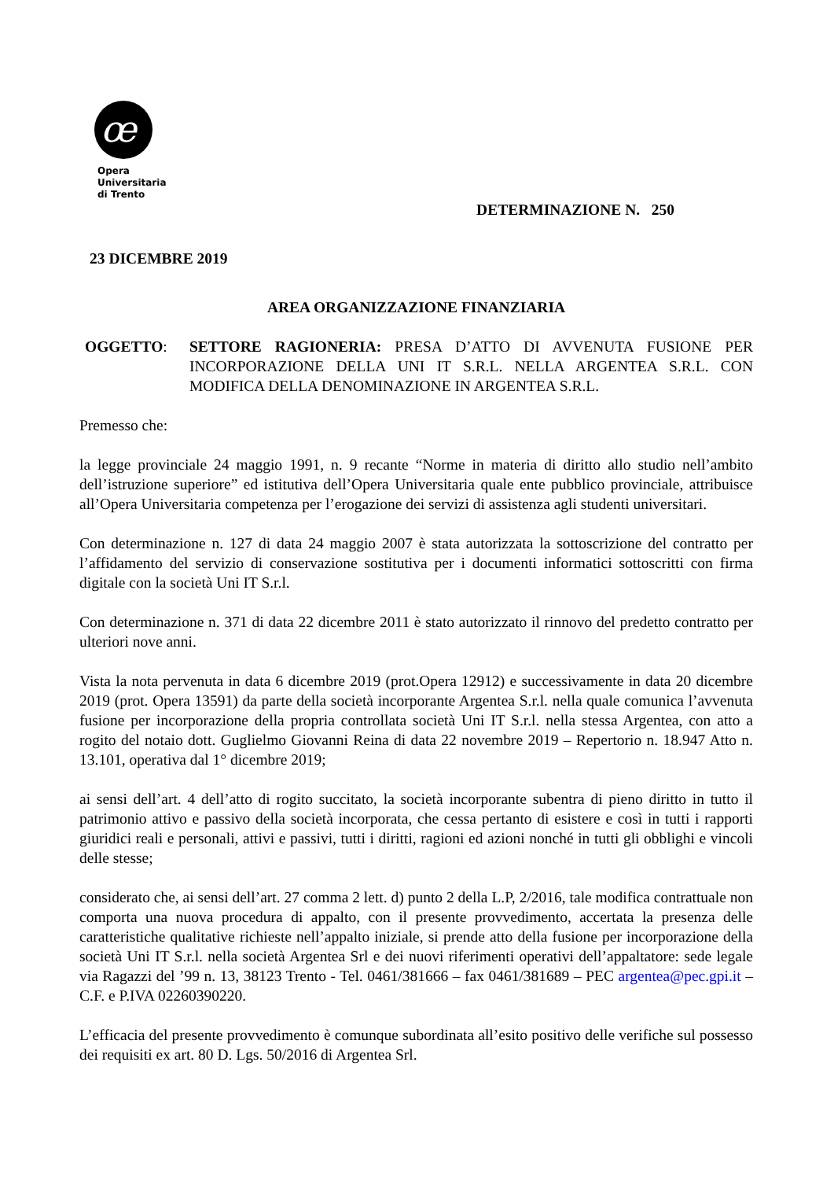œ
Opera
Universitaria
di Trento
DETERMINAZIONE N. 250
23 DICEMBRE 2019
AREA ORGANIZZAZIONE FINANZIARIA
OGGETTO: SETTORE RAGIONERIA: PRESA D’ATTO DI AVVENUTA FUSIONE PER INCORPORAZIONE DELLA UNI IT S.R.L. NELLA ARGENTEA S.R.L. CON MODIFICA DELLA DENOMINAZIONE IN ARGENTEA S.R.L.
Premesso che:
la legge provinciale 24 maggio 1991, n. 9 recante “Norme in materia di diritto allo studio nell’ambito dell’istruzione superiore” ed istitutiva dell’Opera Universitaria quale ente pubblico provinciale, attribuisce all’Opera Universitaria competenza per l’erogazione dei servizi di assistenza agli studenti universitari.
Con determinazione n. 127 di data 24 maggio 2007 è stata autorizzata la sottoscrizione del contratto per l’affidamento del servizio di conservazione sostitutiva per i documenti informatici sottoscritti con firma digitale con la società Uni IT S.r.l.
Con determinazione n. 371 di data 22 dicembre 2011 è stato autorizzato il rinnovo del predetto contratto per ulteriori nove anni.
Vista la nota pervenuta in data 6 dicembre 2019 (prot.Opera 12912) e successivamente in data 20 dicembre 2019 (prot. Opera 13591) da parte della società incorporante Argentea S.r.l. nella quale comunica l’avvenuta fusione per incorporazione della propria controllata società Uni IT S.r.l. nella stessa Argentea, con atto a rogito del notaio dott. Guglielmo Giovanni Reina di data 22 novembre 2019 – Repertorio n. 18.947 Atto n. 13.101, operativa dal 1° dicembre 2019;
ai sensi dell’art. 4 dell’atto di rogito succitato, la società incorporante subentra di pieno diritto in tutto il patrimonio attivo e passivo della società incorporata, che cessa pertanto di esistere e così in tutti i rapporti giuridici reali e personali, attivi e passivi, tutti i diritti, ragioni ed azioni nonché in tutti gli obblighi e vincoli delle stesse;
considerato che, ai sensi dell’art. 27 comma 2 lett. d) punto 2 della L.P, 2/2016, tale modifica contrattuale non comporta una nuova procedura di appalto, con il presente provvedimento, accertata la presenza delle caratteristiche qualitative richieste nell’appalto iniziale, si prende atto della fusione per incorporazione della società Uni IT S.r.l. nella società Argentea Srl e dei nuovi riferimenti operativi dell’appaltatore: sede legale via Ragazzi del ’99 n. 13, 38123 Trento - Tel. 0461/381666 – fax 0461/381689 – PEC argentea@pec.gpi.it – C.F. e P.IVA 02260390220.
L’efficacia del presente provvedimento è comunque subordinata all’esito positivo delle verifiche sul possesso dei requisiti ex art. 80 D. Lgs. 50/2016 di Argentea Srl.